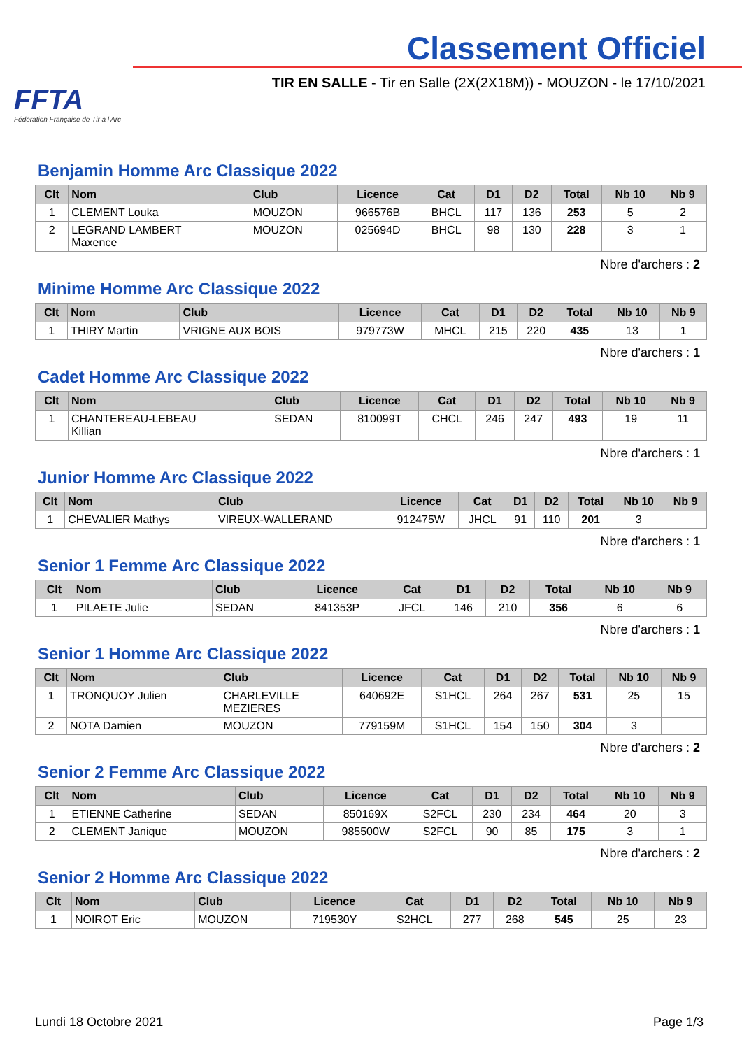FFTA
Fédération Française de Tir à l'Arc
Classement Officiel
TIR EN SALLE - Tir en Salle (2X(2X18M)) - MOUZON - le 17/10/2021
Benjamin Homme Arc Classique 2022
| Clt | Nom | Club | Licence | Cat | D1 | D2 | Total | Nb 10 | Nb 9 |
| --- | --- | --- | --- | --- | --- | --- | --- | --- | --- |
| 1 | CLEMENT Louka | MOUZON | 966576B | BHCL | 117 | 136 | 253 | 5 | 2 |
| 2 | LEGRAND LAMBERT Maxence | MOUZON | 025694D | BHCL | 98 | 130 | 228 | 3 | 1 |
Nbre d'archers : 2
Minime Homme Arc Classique 2022
| Clt | Nom | Club | Licence | Cat | D1 | D2 | Total | Nb 10 | Nb 9 |
| --- | --- | --- | --- | --- | --- | --- | --- | --- | --- |
| 1 | THIRY Martin | VRIGNE AUX BOIS | 979773W | MHCL | 215 | 220 | 435 | 13 | 1 |
Nbre d'archers : 1
Cadet Homme Arc Classique 2022
| Clt | Nom | Club | Licence | Cat | D1 | D2 | Total | Nb 10 | Nb 9 |
| --- | --- | --- | --- | --- | --- | --- | --- | --- | --- |
| 1 | CHANTEREAU-LEBEAU Killian | SEDAN | 810099T | CHCL | 246 | 247 | 493 | 19 | 11 |
Nbre d'archers : 1
Junior Homme Arc Classique 2022
| Clt | Nom | Club | Licence | Cat | D1 | D2 | Total | Nb 10 | Nb 9 |
| --- | --- | --- | --- | --- | --- | --- | --- | --- | --- |
| 1 | CHEVALIER Mathys | VIREUX-WALLERAND | 912475W | JHCL | 91 | 110 | 201 | 3 | |
Nbre d'archers : 1
Senior 1 Femme Arc Classique 2022
| Clt | Nom | Club | Licence | Cat | D1 | D2 | Total | Nb 10 | Nb 9 |
| --- | --- | --- | --- | --- | --- | --- | --- | --- | --- |
| 1 | PILAETE Julie | SEDAN | 841353P | JFCL | 146 | 210 | 356 | 6 | 6 |
Nbre d'archers : 1
Senior 1 Homme Arc Classique 2022
| Clt | Nom | Club | Licence | Cat | D1 | D2 | Total | Nb 10 | Nb 9 |
| --- | --- | --- | --- | --- | --- | --- | --- | --- | --- |
| 1 | TRONQUOY Julien | CHARLEVILLE MEZIERES | 640692E | S1HCL | 264 | 267 | 531 | 25 | 15 |
| 2 | NOTA Damien | MOUZON | 779159M | S1HCL | 154 | 150 | 304 | 3 | |
Nbre d'archers : 2
Senior 2 Femme Arc Classique 2022
| Clt | Nom | Club | Licence | Cat | D1 | D2 | Total | Nb 10 | Nb 9 |
| --- | --- | --- | --- | --- | --- | --- | --- | --- | --- |
| 1 | ETIENNE Catherine | SEDAN | 850169X | S2FCL | 230 | 234 | 464 | 20 | 3 |
| 2 | CLEMENT Janique | MOUZON | 985500W | S2FCL | 90 | 85 | 175 | 3 | 1 |
Nbre d'archers : 2
Senior 2 Homme Arc Classique 2022
| Clt | Nom | Club | Licence | Cat | D1 | D2 | Total | Nb 10 | Nb 9 |
| --- | --- | --- | --- | --- | --- | --- | --- | --- | --- |
| 1 | NOIROT Eric | MOUZON | 719530Y | S2HCL | 277 | 268 | 545 | 25 | 23 |
Lundi 18 Octobre 2021 Page 1/3